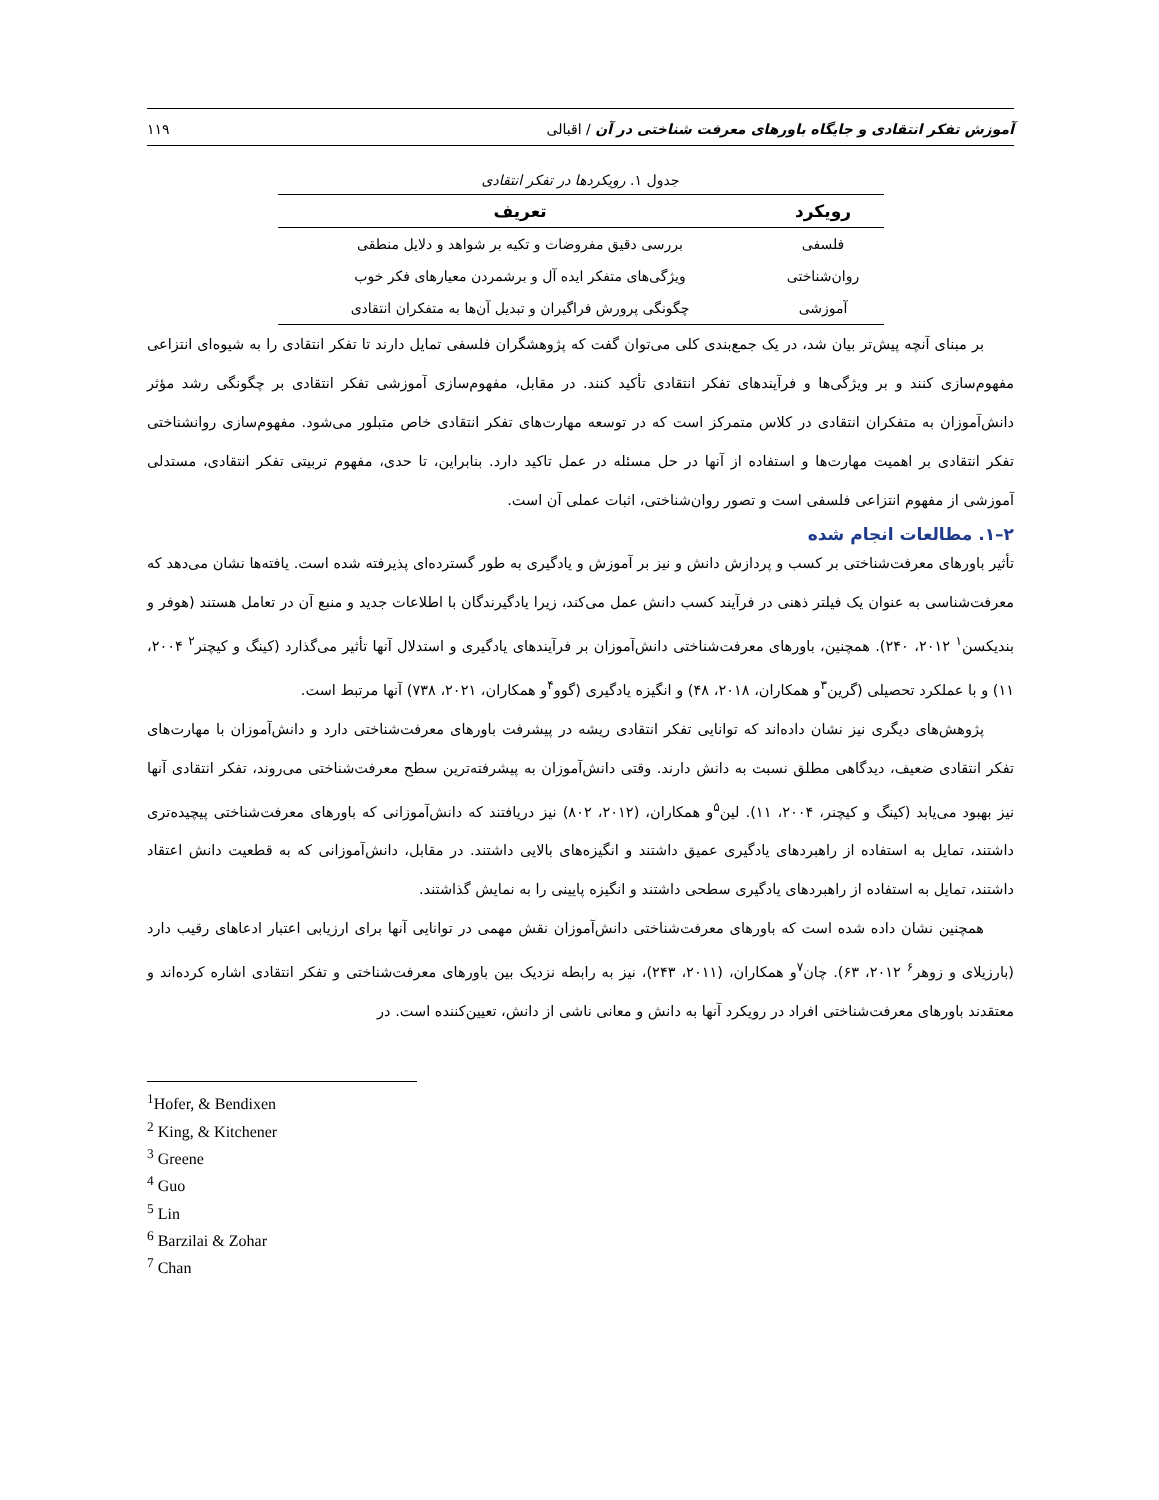آموزش تفکر انتقادی و جایگاه باورهای معرفت شناختی در آن / اقبالی ۱۱۹
جدول ۱. رویکردها در تفکر انتقادی
| رویکرد | تعریف |
| --- | --- |
| فلسفی | بررسی دقیق مفروضات و تکیه بر شواهد و دلایل منطقی |
| روان‌شناختی | ویژگی‌های متفکر ایده آل و برشمردن معیارهای فکر خوب |
| آموزشی | چگونگی پرورش فراگیران و تبدیل آن‌ها به متفکران انتقادی |
بر مبنای آنچه پیش‌تر بیان شد، در یک جمع‌بندی کلی می‌توان گفت که پژوهشگران فلسفی تمایل دارند تا تفکر انتقادی را به شیوه‌ای انتزاعی مفهوم‌سازی کنند و بر ویژگی‌ها و فرآیندهای تفکر انتقادی تأکید کنند. در مقابل، مفهوم‌سازی آموزشی تفکر انتقادی بر چگونگی رشد مؤثر دانش‌آموزان به متفکران انتقادی در کلاس متمرکز است که در توسعه مهارت‌های تفکر انتقادی خاص متبلور می‌شود. مفهوم‌سازی روانشناختی تفکر انتقادی بر اهمیت مهارت‌ها و استفاده از آنها در حل مسئله در عمل تاکید دارد. بنابراین، تا حدی، مفهوم تربیتی تفکر انتقادی، مستدلی آموزشی از مفهوم انتزاعی فلسفی است و تصور روان‌شناختی، اثبات عملی آن است.
۲–۱. مطالعات انجام شده
تأثیر باورهای معرفت‌شناختی بر کسب و پردازش دانش و نیز بر آموزش و یادگیری به طور گسترده‌ای پذیرفته شده است. یافته‌ها نشان می‌دهد که معرفت‌شناسی به عنوان یک فیلتر ذهنی در فرآیند کسب دانش عمل می‌کند، زیرا یادگیرندگان با اطلاعات جدید و منبع آن در تعامل هستند (هوفر و بندیکسن<sup>۱</sup> ۲۰۱۲، ۲۴۰). همچنین، باورهای معرفت‌شناختی دانش‌آموزان بر فرآیندهای یادگیری و استدلال آنها تأثیر می‌گذارد (کینگ و کیچنر<sup>۲</sup> ۲۰۰۴، ۱۱) و با عملکرد تحصیلی (گرین<sup>۳</sup>و همکاران، ۲۰۱۸، ۴۸) و انگیزه یادگیری (گوو<sup>۴</sup>و همکاران، ۲۰۲۱، ۷۳۸) آنها مرتبط است.
پژوهش‌های دیگری نیز نشان داده‌اند که توانایی تفکر انتقادی ریشه در پیشرفت باورهای معرفت‌شناختی دارد و دانش‌آموزان با مهارت‌های تفکر انتقادی ضعیف، دیدگاهی مطلق نسبت به دانش دارند. وقتی دانش‌آموزان به پیشرفته‌ترین سطح معرفت‌شناختی می‌روند، تفکر انتقادی آنها نیز بهبود می‌یابد (کینگ و کیچنر، ۲۰۰۴، ۱۱). لین<sup>۵</sup>و همکاران، (۲۰۱۲، ۸۰۲) نیز دریافتند که دانش‌آموزانی که باورهای معرفت‌شناختی پیچیده‌تری داشتند، تمایل به استفاده از راهبردهای یادگیری عمیق داشتند و انگیزه‌های بالایی داشتند. در مقابل، دانش‌آموزانی که به قطعیت دانش اعتقاد داشتند، تمایل به استفاده از راهبردهای یادگیری سطحی داشتند و انگیزه پایینی را به نمایش گذاشتند.
همچنین نشان داده شده است که باورهای معرفت‌شناختی دانش‌آموزان نقش مهمی در توانایی آنها برای ارزیابی اعتبار ادعاهای رقیب دارد (بارزیلای و زوهر<sup>۶</sup> ۲۰۱۲، ۶۳). چان<sup>۷</sup>و همکاران، (۲۰۱۱، ۲۴۳)، نیز به رابطه نزدیک بین باورهای معرفت‌شناختی و تفکر انتقادی اشاره کرده‌اند و معتقدند باورهای معرفت‌شناختی افراد در رویکرد آنها به دانش و معانی ناشی از دانش، تعیین‌کننده است. در
<sup>1</sup> Hofer, & Bendixen
<sup>2</sup> King, & Kitchener
<sup>3</sup> Greene
<sup>4</sup> Guo
<sup>5</sup> Lin
<sup>6</sup> Barzilai & Zohar
<sup>7</sup> Chan